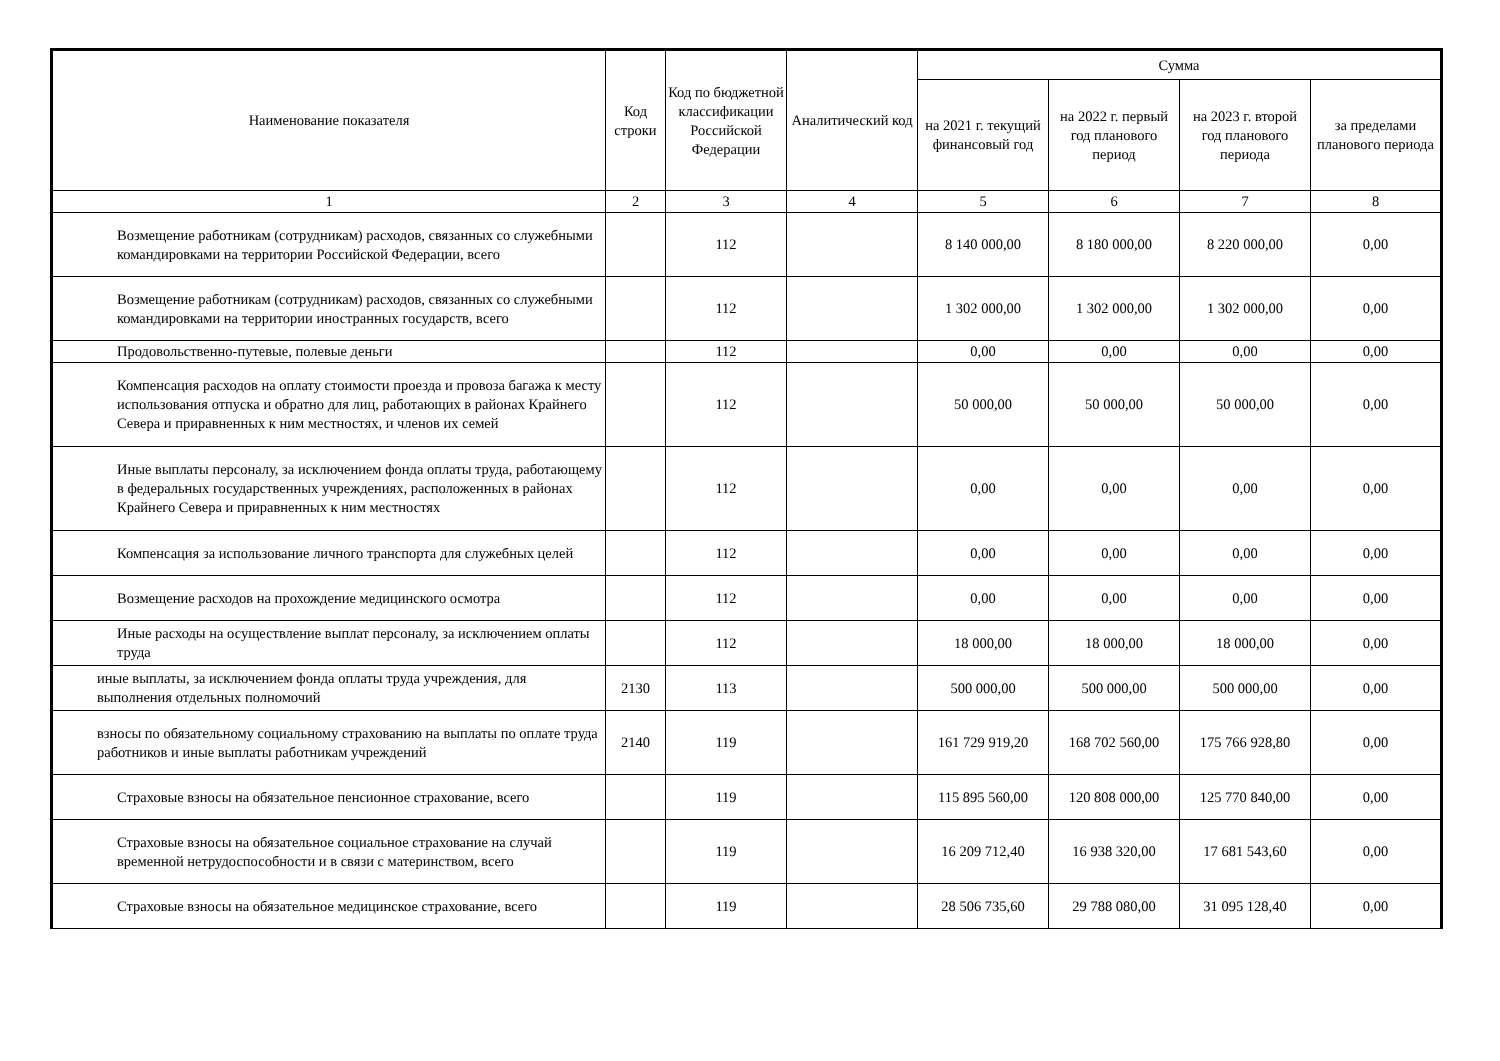| Наименование показателя | Код строки | Код по бюджетной классификации Российской Федерации | Аналитический код | Сумма | | | |
| --- | --- | --- | --- | --- | --- | --- | --- |
| | | | | на 2021 г. текущий финансовый год | на 2022 г. первый год планового период | на 2023 г. второй год планового периода | за пределами планового периода |
| 1 | 2 | 3 | 4 | 5 | 6 | 7 | 8 |
| Возмещение работникам (сотрудникам) расходов, связанных со служебными командировками на территории Российской Федерации, всего | | 112 | | 8 140 000,00 | 8 180 000,00 | 8 220 000,00 | 0,00 |
| Возмещение работникам (сотрудникам) расходов, связанных со служебными командировками на территории иностранных государств, всего | | 112 | | 1 302 000,00 | 1 302 000,00 | 1 302 000,00 | 0,00 |
| Продовольственно-путевые, полевые деньги | | 112 | | 0,00 | 0,00 | 0,00 | 0,00 |
| Компенсация расходов на оплату стоимости проезда и провоза багажа к месту использования отпуска и обратно для лиц, работающих в районах Крайнего Севера и приравненных к ним местностях, и членов их семей | | 112 | | 50 000,00 | 50 000,00 | 50 000,00 | 0,00 |
| Иные выплаты персоналу, за исключением фонда оплаты труда, работающему в федеральных государственных учреждениях, расположенных в районах Крайнего Севера и приравненных к ним местностях | | 112 | | 0,00 | 0,00 | 0,00 | 0,00 |
| Компенсация за использование личного транспорта для служебных целей | | 112 | | 0,00 | 0,00 | 0,00 | 0,00 |
| Возмещение расходов на прохождение медицинского осмотра | | 112 | | 0,00 | 0,00 | 0,00 | 0,00 |
| Иные расходы на осуществление выплат персоналу, за исключением оплаты труда | | 112 | | 18 000,00 | 18 000,00 | 18 000,00 | 0,00 |
| иные выплаты, за исключением фонда оплаты труда учреждения, для выполнения отдельных полномочий | 2130 | 113 | | 500 000,00 | 500 000,00 | 500 000,00 | 0,00 |
| взносы по обязательному социальному страхованию на выплаты по оплате труда работников и иные выплаты работникам учреждений | 2140 | 119 | | 161 729 919,20 | 168 702 560,00 | 175 766 928,80 | 0,00 |
| Страховые взносы на обязательное пенсионное страхование, всего | | 119 | | 115 895 560,00 | 120 808 000,00 | 125 770 840,00 | 0,00 |
| Страховые взносы на обязательное социальное страхование на случай временной нетрудоспособности и в связи с материнством, всего | | 119 | | 16 209 712,40 | 16 938 320,00 | 17 681 543,60 | 0,00 |
| Страховые взносы на обязательное медицинское страхование, всего | | 119 | | 28 506 735,60 | 29 788 080,00 | 31 095 128,40 | 0,00 |